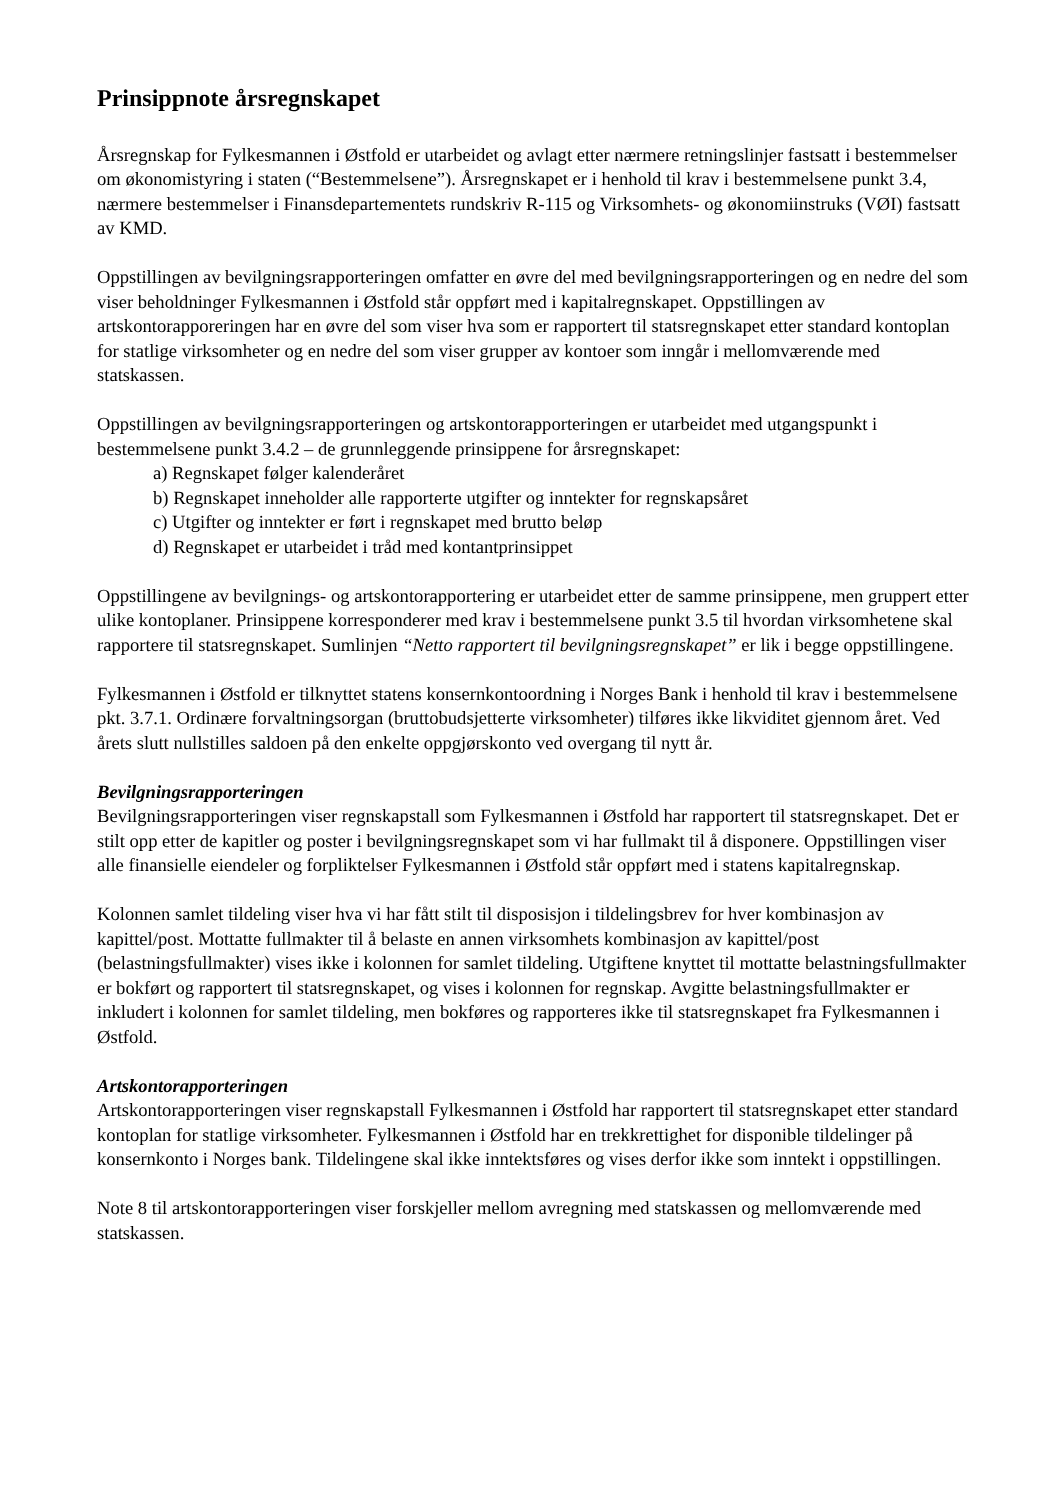Prinsippnote årsregnskapet
Årsregnskap for Fylkesmannen i Østfold er utarbeidet og avlagt etter nærmere retningslinjer fastsatt i bestemmelser om økonomistyring i staten (“Bestemmelsene”). Årsregnskapet er i henhold til krav i bestemmelsene punkt 3.4, nærmere bestemmelser i Finansdepartementets rundskriv R-115 og Virksomhets- og økonomiinstruks (VØI) fastsatt av KMD.
Oppstillingen av bevilgningsrapporteringen omfatter en øvre del med bevilgningsrapporteringen og en nedre del som viser beholdninger Fylkesmannen i Østfold står oppført med i kapitalregnskapet. Oppstillingen av artskontorapporeringen har en øvre del som viser hva som er rapportert til statsregnskapet etter standard kontoplan for statlige virksomheter og en nedre del som viser grupper av kontoer som inngår i mellomværende med statskassen.
Oppstillingen av bevilgningsrapporteringen og artskontorapporteringen er utarbeidet med utgangspunkt i bestemmelsene punkt 3.4.2 – de grunnleggende prinsippene for årsregnskapet:
a) Regnskapet følger kalenderåret
b) Regnskapet inneholder alle rapporterte utgifter og inntekter for regnskapsåret
c) Utgifter og inntekter er ført i regnskapet med brutto beløp
d) Regnskapet er utarbeidet i tråd med kontantprinsippet
Oppstillingene av bevilgnings- og artskontorapportering er utarbeidet etter de samme prinsippene, men gruppert etter ulike kontoplaner. Prinsippene korresponderer med krav i bestemmelsene punkt 3.5 til hvordan virksomhetene skal rapportere til statsregnskapet. Sumlinjen “Netto rapportert til bevilgningsregnskapet” er lik i begge oppstillingene.
Fylkesmannen i Østfold er tilknyttet statens konsernkontoordning i Norges Bank i henhold til krav i bestemmelsene pkt. 3.7.1. Ordinære forvaltningsorgan (bruttobudsjetterte virksomheter) tilføres ikke likviditet gjennom året. Ved årets slutt nullstilles saldoen på den enkelte oppgjørskonto ved overgang til nytt år.
Bevilgningsrapporteringen
Bevilgningsrapporteringen viser regnskapstall som Fylkesmannen i Østfold har rapportert til statsregnskapet. Det er stilt opp etter de kapitler og poster i bevilgningsregnskapet som vi har fullmakt til å disponere. Oppstillingen viser alle finansielle eiendeler og forpliktelser Fylkesmannen i Østfold står oppført med i statens kapitalregnskap.
Kolonnen samlet tildeling viser hva vi har fått stilt til disposisjon i tildelingsbrev for hver kombinasjon av kapittel/post. Mottatte fullmakter til å belaste en annen virksomhets kombinasjon av kapittel/post (belastningsfullmakter) vises ikke i kolonnen for samlet tildeling. Utgiftene knyttet til mottatte belastningsfullmakter er bokført og rapportert til statsregnskapet, og vises i kolonnen for regnskap. Avgitte belastningsfullmakter er inkludert i kolonnen for samlet tildeling, men bokføres og rapporteres ikke til statsregnskapet fra Fylkesmannen i Østfold.
Artskontorapporteringen
Artskontorapporteringen viser regnskapstall Fylkesmannen i Østfold har rapportert til statsregnskapet etter standard kontoplan for statlige virksomheter. Fylkesmannen i Østfold har en trekkrettighet for disponible tildelinger på konsernkonto i Norges bank. Tildelingene skal ikke inntektsføres og vises derfor ikke som inntekt i oppstillingen.
Note 8 til artskontorapporteringen viser forskjeller mellom avregning med statskassen og mellomværende med statskassen.